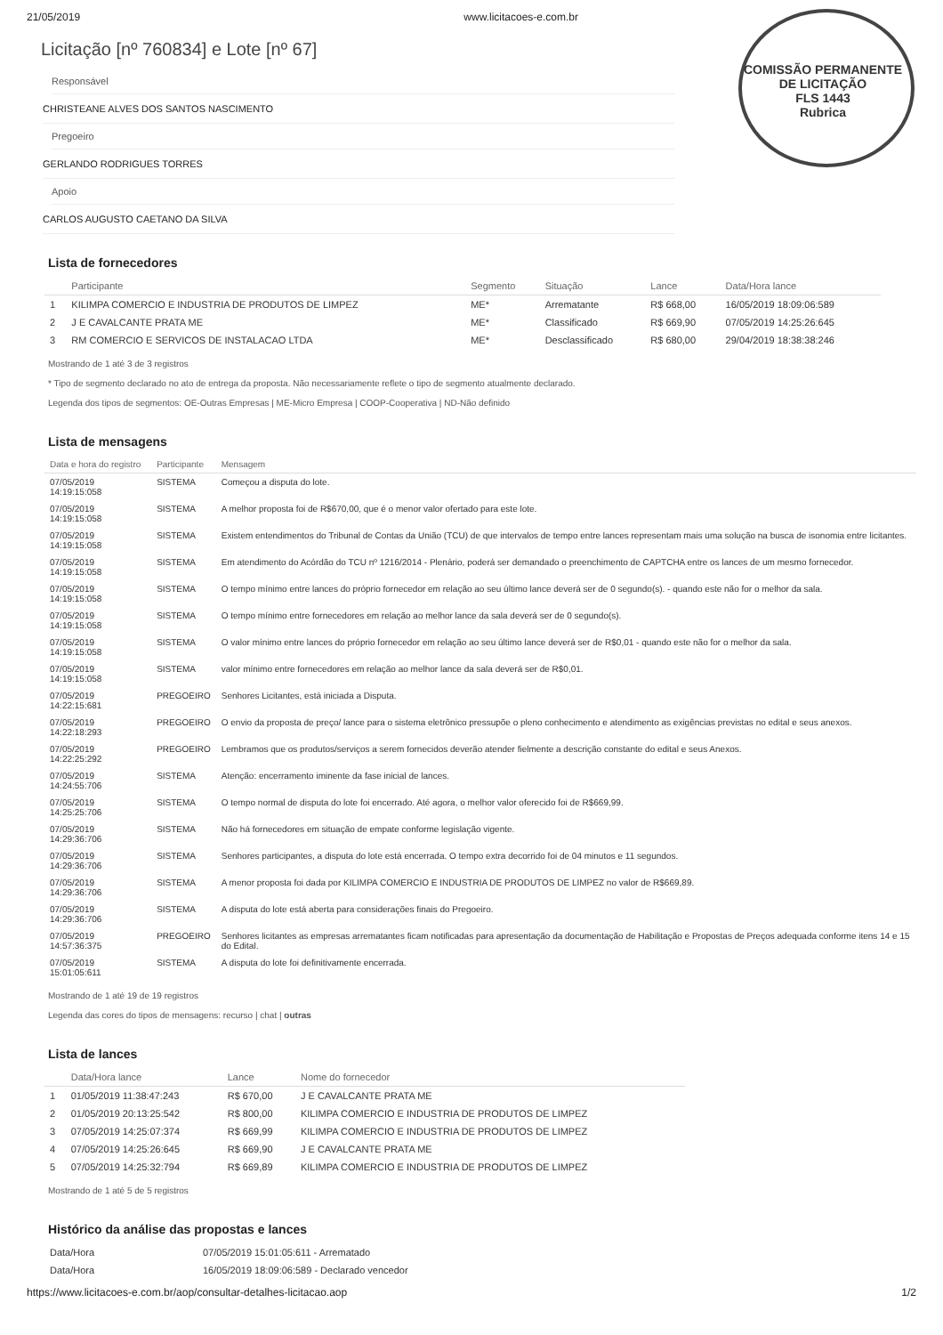COMISSÃO PERMANENTE DE LICITAÇÃO
FLS 1443
Rubrica
21/05/2019 www.licitacoes-e.com.br
Licitação [nº 760834] e Lote [nº 67]
Responsável
CHRISTEANE ALVES DOS SANTOS NASCIMENTO
Pregoeiro
GERLANDO RODRIGUES TORRES
Apoio
CARLOS AUGUSTO CAETANO DA SILVA
Lista de fornecedores
| | Participante | Segmento | Situação | Lance | Data/Hora lance |
| --- | --- | --- | --- | --- | --- |
| 1 | KILIMPA COMERCIO E INDUSTRIA DE PRODUTOS DE LIMPEZ | ME* | Arrematante | R$ 668,00 | 16/05/2019 18:09:06:589 |
| 2 | J E CAVALCANTE PRATA ME | ME* | Classificado | R$ 669,90 | 07/05/2019 14:25:26:645 |
| 3 | RM COMERCIO E SERVICOS DE INSTALACAO LTDA | ME* | Desclassificado | R$ 680,00 | 29/04/2019 18:38:38:246 |
Mostrando de 1 até 3 de 3 registros
* Tipo de segmento declarado no ato de entrega da proposta. Não necessariamente reflete o tipo de segmento atualmente declarado.
Legenda dos tipos de segmentos: OE-Outras Empresas | ME-Micro Empresa | COOP-Cooperativa | ND-Não definido
Lista de mensagens
| Data e hora do registro | Participante | Mensagem |
| --- | --- | --- |
| 07/05/2019 14:19:15:058 | SISTEMA | Começou a disputa do lote. |
| 07/05/2019 14:19:15:058 | SISTEMA | A melhor proposta foi de R$670,00, que é o menor valor ofertado para este lote. |
| 07/05/2019 14:19:15:058 | SISTEMA | Existem entendimentos do Tribunal de Contas da União (TCU) de que intervalos de tempo entre lances representam mais uma solução na busca de isonomia entre licitantes. |
| 07/05/2019 14:19:15:058 | SISTEMA | Em atendimento do Acórdão do TCU nº 1216/2014 - Plenário, poderá ser demandado o preenchimento de CAPTCHA entre os lances de um mesmo fornecedor. |
| 07/05/2019 14:19:15:058 | SISTEMA | O tempo mínimo entre lances do próprio fornecedor em relação ao seu último lance deverá ser de 0 segundo(s). - quando este não for o melhor da sala. |
| 07/05/2019 14:19:15:058 | SISTEMA | O tempo mínimo entre fornecedores em relação ao melhor lance da sala deverá ser de 0 segundo(s). |
| 07/05/2019 14:19:15:058 | SISTEMA | O valor mínimo entre lances do próprio fornecedor em relação ao seu último lance deverá ser de R$0,01 - quando este não for o melhor da sala. |
| 07/05/2019 14:19:15:058 | SISTEMA | valor mínimo entre fornecedores em relação ao melhor lance da sala deverá ser de R$0,01. |
| 07/05/2019 14:22:15:681 | PREGOEIRO | Senhores Licitantes, está iniciada a Disputa. |
| 07/05/2019 14:22:18:293 | PREGOEIRO | O envio da proposta de preço/ lance para o sistema eletrônico pressupõe o pleno conhecimento e atendimento as exigências previstas no edital e seus anexos. |
| 07/05/2019 14:22:25:292 | PREGOEIRO | Lembramos que os produtos/serviços a serem fornecidos deverão atender fielmente a descrição constante do edital e seus Anexos. |
| 07/05/2019 14:24:55:706 | SISTEMA | Atenção: encerramento iminente da fase inicial de lances. |
| 07/05/2019 14:25:25:706 | SISTEMA | O tempo normal de disputa do lote foi encerrado. Até agora, o melhor valor oferecido foi de R$669,99. |
| 07/05/2019 14:29:36:706 | SISTEMA | Não há fornecedores em situação de empate conforme legislação vigente. |
| 07/05/2019 14:29:36:706 | SISTEMA | Senhores participantes, a disputa do lote está encerrada. O tempo extra decorrido foi de 04 minutos e 11 segundos. |
| 07/05/2019 14:29:36:706 | SISTEMA | A menor proposta foi dada por KILIMPA COMERCIO E INDUSTRIA DE PRODUTOS DE LIMPEZ no valor de R$669,89. |
| 07/05/2019 14:29:36:706 | SISTEMA | A disputa do lote está aberta para considerações finais do Pregoeiro. |
| 07/05/2019 14:57:36:375 | PREGOEIRO | Senhores licitantes as empresas arrematantes ficam notificadas para apresentação da documentação de Habilitação e Propostas de Preços adequada conforme itens 14 e 15 do Edital. |
| 07/05/2019 15:01:05:611 | SISTEMA | A disputa do lote foi definitivamente encerrada. |
Mostrando de 1 até 19 de 19 registros
Legenda das cores do tipos de mensagens: recurso | chat | outras
Lista de lances
| | Data/Hora lance | Lance | Nome do fornecedor |
| --- | --- | --- | --- |
| 1 | 01/05/2019 11:38:47:243 | R$ 670,00 | J E CAVALCANTE PRATA ME |
| 2 | 01/05/2019 20:13:25:542 | R$ 800,00 | KILIMPA COMERCIO E INDUSTRIA DE PRODUTOS DE LIMPEZ |
| 3 | 07/05/2019 14:25:07:374 | R$ 669,99 | KILIMPA COMERCIO E INDUSTRIA DE PRODUTOS DE LIMPEZ |
| 4 | 07/05/2019 14:25:26:645 | R$ 669,90 | J E CAVALCANTE PRATA ME |
| 5 | 07/05/2019 14:25:32:794 | R$ 669,89 | KILIMPA COMERCIO E INDUSTRIA DE PRODUTOS DE LIMPEZ |
Mostrando de 1 até 5 de 5 registros
Histórico da análise das propostas e lances
| Data/Hora | 07/05/2019 15:01:05:611 - Arrematado |
| Data/Hora | 16/05/2019 18:09:06:589 - Declarado vencedor |
https://www.licitacoes-e.com.br/aop/consultar-detalhes-licitacao.aop 1/2